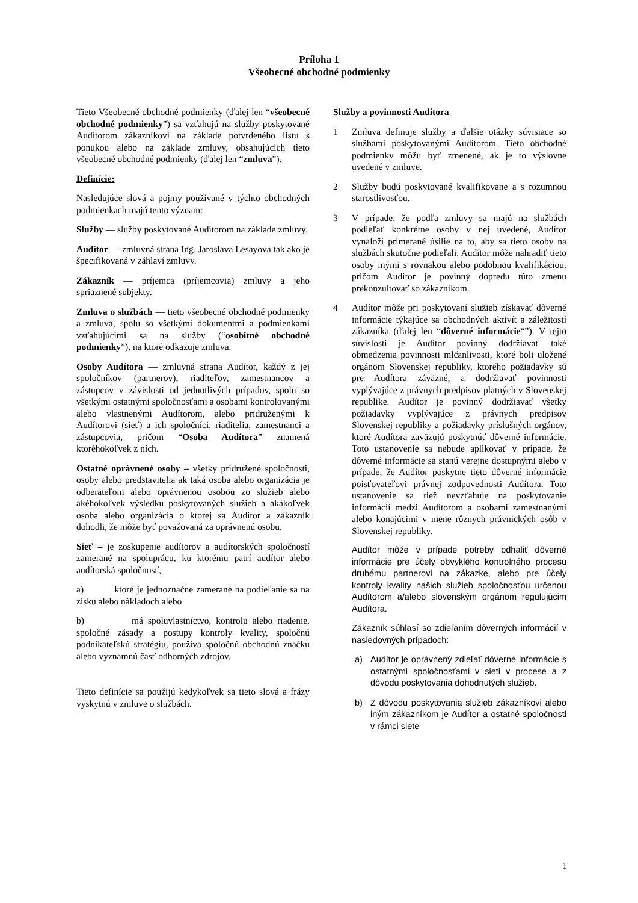Príloha 1
Všeobecné obchodné podmienky
Tieto Všeobecné obchodné podmienky (ďalej len “všeobecné obchodné podmienky”) sa vzťahujú na služby poskytované Audítorom zákazníkovi na základe potvrdeného listu s ponukou alebo na základe zmluvy, obsahujúcich tieto všeobecné obchodné podmienky (ďalej len “zmluva”).
Definície:
Nasledujúce slová a pojmy používané v týchto obchodných podmienkach majú tento význam:
Služby — služby poskytované Audítorom na základe zmluvy.
Audítor — zmluvná strana Ing. Jaroslava Lesayová tak ako je špecifikovaná v záhlaví zmluvy.
Zákazník — príjemca (príjemcovia) zmluvy a jeho spriaznené subjekty.
Zmluva o službách — tieto všeobecné obchodné podmienky a zmluva, spolu so všetkými dokumentmi a podmienkami vzťahujúcimi sa na služby (“osobitné obchodné podmienky”), na ktoré odkazuje zmluva.
Osoby Audítora — zmluvná strana Audítor, každý z jej spoločníkov (partnerov), riaditeľov, zamestnancov a zástupcov v závislosti od jednotlivých prípadov, spolu so všetkými ostatnými spoločnosťami a osobami kontrolovanými alebo vlastnenými Audítorom, alebo pridruženými k Audítorovi (sieť) a ich spoločníci, riaditelia, zamestnanci a zástupcovia, pričom “Osoba Audítora” znamená ktoréhokoľvek z nich.
Ostatné oprávnené osoby – všetky pridružené spoločnosti, osoby alebo predstavitelia ak taká osoba alebo organizácia je odberateľom alebo oprávnenou osobou zo služieb alebo akéhokoľvek výsledku poskytovaných služieb a akákoľvek osoba alebo organizácia o ktorej sa Audítor a zákazník dohodli, že môže byť považovaná za oprávnenú osobu.
Sieť – je zoskupenie audítorov a audítorských spoločností zamerané na spoluprácu, ku ktorému patrí audítor alebo audítorská spoločnosť,
a) ktoré je jednoznačne zamerané na podieľanie sa na zisku alebo nákladoch alebo
b) má spoluvlastníctvo, kontrolu alebo riadenie, spoločné zásady a postupy kontroly kvality, spoločnú podnikateľskú stratégiu, používa spoločnú obchodnú značku alebo významnú časť odborných zdrojov.
Tieto definície sa použijú kedykoľvek sa tieto slová a frázy vyskytnú v zmluve o službách.
Služby a povinnosti Audítora
1 Zmluva definuje služby a ďalšie otázky súvisiace so službami poskytovanými Audítorom. Tieto obchodné podmienky môžu byť zmenené, ak je to výslovne uvedené v zmluve.
2 Služby budú poskytované kvalifikovane a s rozumnou starostlivosťou.
3 V prípade, že podľa zmluvy sa majú na službách podieľať konkrétne osoby v nej uvedené, Audítor vynaloží primerané úsilie na to, aby sa tieto osoby na službách skutočne podieľali. Audítor môže nahradiť tieto osoby inými s rovnakou alebo podobnou kvalifikáciou, pričom Audítor je povinný dopredu túto zmenu prekonzultovať so zákazníkom.
4 Audítor môže pri poskytovaní služieb získavať dôverné informácie týkajúce sa obchodných aktivít a záležitostí zákazníka (ďalej len “dôverné informácie“”). V tejto súvislosti je Audítor povinný dodržiavať také obmedzenia povinnosti mlčanlivosti, ktoré boli uložené orgánom Slovenskej republiky, ktorého požiadavky sú pre Audítora záväzné, a dodržiavať povinnosti vyplývajúce z právnych predpisov platných v Slovenskej republike. Audítor je povinný dodržiavať všetky požiadavky vyplývajúce z právnych predpisov Slovenskej republiky a požiadavky príslušných orgánov, ktoré Audítora zaväzujú poskytnúť dôverné informácie. Toto ustanovenie sa nebude aplikovať v prípade, že dôverné informácie sa stanú verejne dostupnými alebo v prípade, že Audítor poskytne tieto dôverné informácie poisťovateľovi právnej zodpovednosti Audítora. Toto ustanovenie sa tiež nevzťahuje na poskytovanie informácií medzi Audítorom a osobami zamestnanými alebo konajúcimi v mene rôznych právnických osôb v Slovenskej republiky.
Audítor môže v prípade potreby odhaliť dôverné informácie pre účely obvyklého kontrolného procesu druhému partnerovi na zákazke, alebo pre účely kontroly kvality našich služieb spoločnosťou určenou Audítorom a/alebo slovenským orgánom regulujúcim Audítora.
Zákazník súhlasí so zdieľaním dôverných informácií v nasledovných prípadoch:
a) Audítor je oprávnený zdieľať dôverné informácie s ostatnými spoločnosťami v sieti v procese a z dôvodu poskytovania dohodnutých služieb.
b) Z dôvodu poskytovania služieb zákazníkovi alebo iným zákazníkom je Audítor a ostatné spoločnosti v rámci siete
1